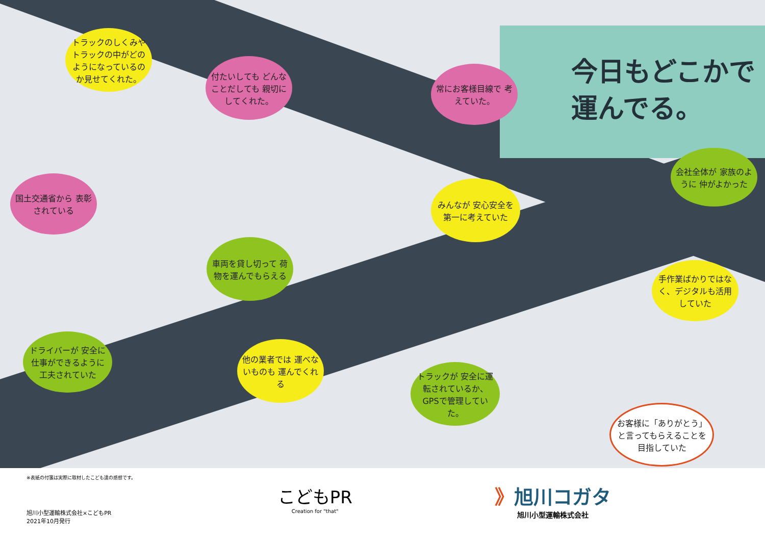今日もどこかで
運んでる。
トラックのしくみや トラックの中がどのようになっているのか見せてくれた。
付たいしても どんなことだしても 親切にしてくれた。
常にお客様目線で 考えていた。
会社全体が 家族のように 仲がよかった
国土交通省から 表彰されている
みんなが 安心安全を 第一に考えていた
車両を貸し切って 荷物を運んでもらえる
手作業ばかりではなく、デジタルも活用していた
ドライバーが 安全に仕事ができるように 工夫されていた
他の業者では 運べないものも 運んでくれる
トラックが 安全に運転されているか、GPSで管理していた。
お客様に「ありがとう」と言ってもらえることを目指していた
※表紙の付箋は実際に取材したこども達の感想です。
旭川小型運輸株式会社×こどもPR
2021年10月発行
こどもPR
Creation for "that"
》旭川コガタ
旭川小型運輸株式会社